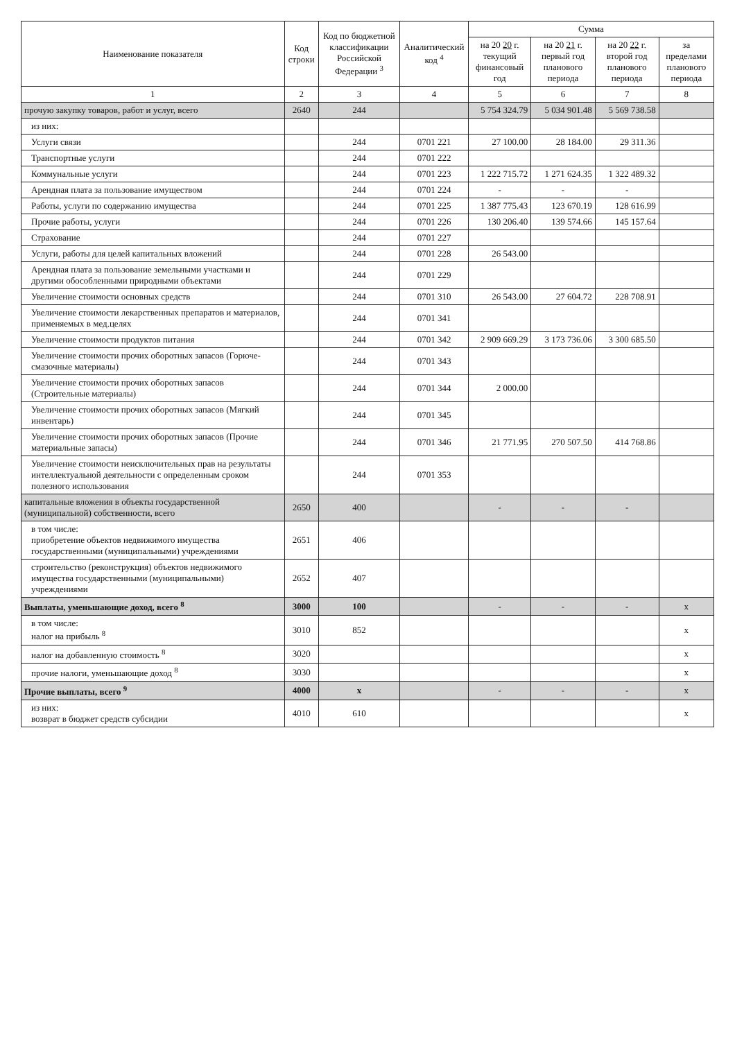| Наименование показателя | Код строки | Код по бюджетной классификации Российской Федерации <sup>3</sup> | Аналитический код <sup>4</sup> | Сумма | | | |
| --- | --- | --- | --- | --- | --- | --- | --- |
| | | | | на 20 20 г. текущий финансовый год | на 20 21 г. первый год планового периода | на 20 22 г. второй год планового периода | за пределами планового периода |
| 1 | 2 | 3 | 4 | 5 | 6 | 7 | 8 |
| прочую закупку товаров, работ и услуг, всего | 2640 | 244 | | 5 754 324.79 | 5 034 901.48 | 5 569 738.58 | |
| из них: | | | | | | | |
| Услуги связи | | 244 | 0701 221 | 27 100.00 | 28 184.00 | 29 311.36 | |
| Транспортные услуги | | 244 | 0701 222 | | | | |
| Коммунальные услуги | | 244 | 0701 223 | 1 222 715.72 | 1 271 624.35 | 1 322 489.32 | |
| Арендная плата за пользование имуществом | | 244 | 0701 224 | - | - | - | |
| Работы, услуги по содержанию имущества | | 244 | 0701 225 | 1 387 775.43 | 123 670.19 | 128 616.99 | |
| Прочие работы, услуги | | 244 | 0701 226 | 130 206.40 | 139 574.66 | 145 157.64 | |
| Страхование | | 244 | 0701 227 | | | | |
| Услуги, работы для целей капитальных вложений | | 244 | 0701 228 | 26 543.00 | | | |
| Арендная плата за пользование земельными участками и другими обособленными природными объектами | | 244 | 0701 229 | | | | |
| Увеличение стоимости основных средств | | 244 | 0701 310 | 26 543.00 | 27 604.72 | 228 708.91 | |
| Увеличение стоимости лекарственных препаратов и материалов, применяемых в мед.целях | | 244 | 0701 341 | | | | |
| Увеличение стоимости продуктов питания | | 244 | 0701 342 | 2 909 669.29 | 3 173 736.06 | 3 300 685.50 | |
| Увеличение стоимости прочих оборотных запасов (Горюче-смазочные материалы) | | 244 | 0701 343 | | | | |
| Увеличение стоимости прочих оборотных запасов (Строительные материалы) | | 244 | 0701 344 | 2 000.00 | | | |
| Увеличение стоимости прочих оборотных запасов (Мягкий инвентарь) | | 244 | 0701 345 | | | | |
| Увеличение стоимости прочих оборотных запасов (Прочие материальные запасы) | | 244 | 0701 346 | 21 771.95 | 270 507.50 | 414 768.86 | |
| Увеличение стоимости неисключительных прав на результаты интеллектуальной деятельности с определенным сроком полезного использования | | 244 | 0701 353 | | | | |
| капитальные вложения в объекты государственной (муниципальной) собственности, всего | 2650 | 400 | | - | - | - | |
| в том числе: приобретение объектов недвижимого имущества государственными (муниципальными) учреждениями | 2651 | 406 | | | | | |
| строительство (реконструкция) объектов недвижимого имущества государственными (муниципальными) учреждениями | 2652 | 407 | | | | | |
| Выплаты, уменьшающие доход, всего <sup>8</sup> | 3000 | 100 | | - | - | - | x |
| в том числе: налог на прибыль <sup>8</sup> | 3010 | 852 | | | | | x |
| налог на добавленную стоимость <sup>8</sup> | 3020 | | | | | | x |
| прочие налоги, уменьшающие доход <sup>8</sup> | 3030 | | | | | | x |
| Прочие выплаты, всего <sup>9</sup> | 4000 | x | | - | - | - | x |
| из них: возврат в бюджет средств субсидии | 4010 | 610 | | | | | x |